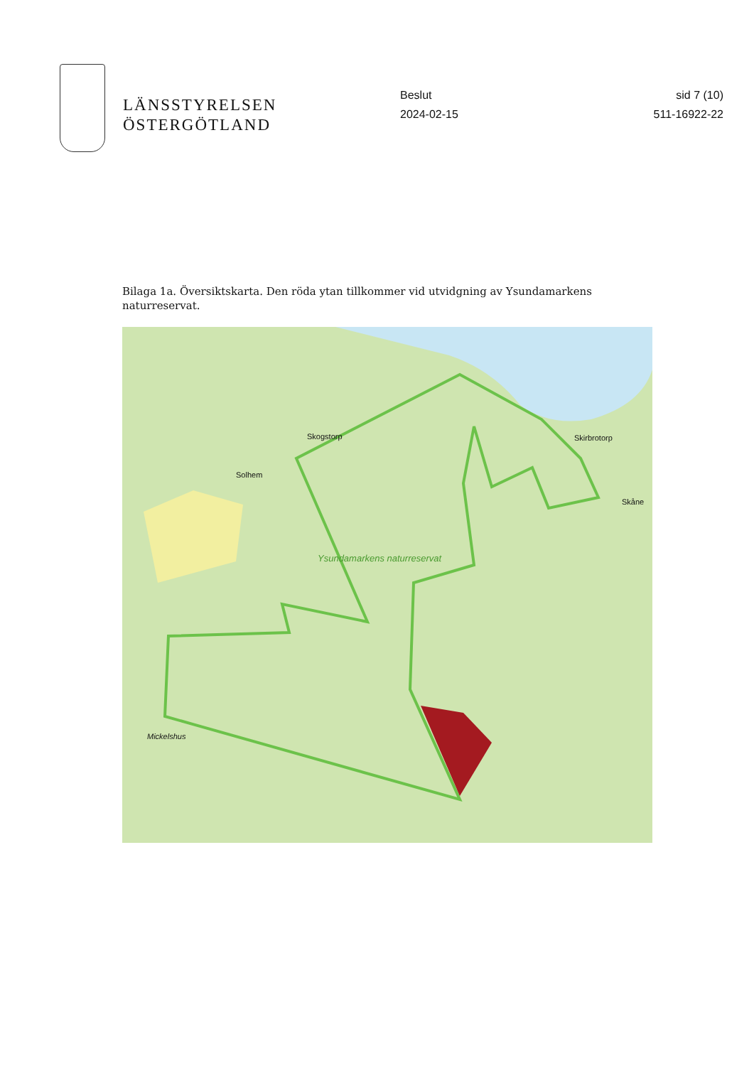LÄNSSTYRELSEN
ÖSTERGÖTLAND
Beslut
2024-02-15
sid 7 (10)
511-16922-22
Bilaga 1a. Översiktskarta. Den röda ytan tillkommer vid utvidgning av Ysundamarkens naturreservat.
Skogstorp
Solhem
Skirbrotorp
Skåne
Ysundamarkens naturreservat
Mickelshus